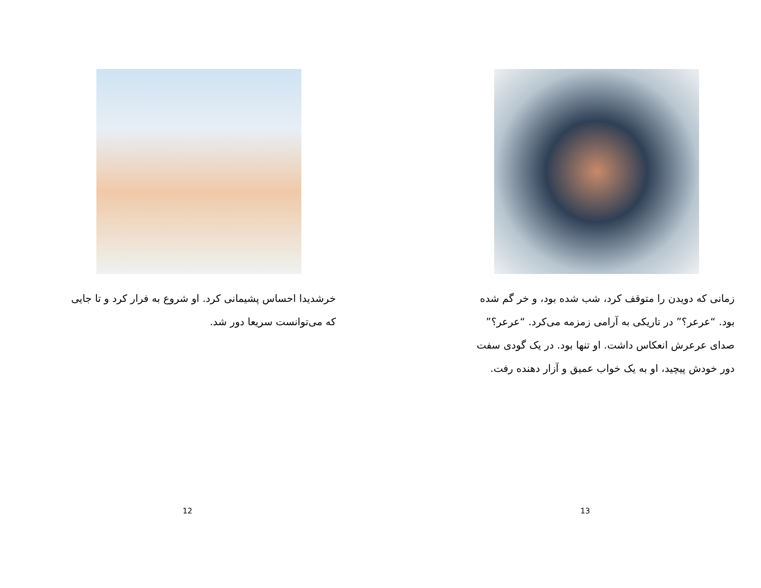خرشدیدا احساس پشیمانی کرد. او شروع به فرار کرد و تا جایی که می‌توانست سریعا دور شد.
12
زمانی که دویدن را متوقف کرد، شب شده بود، و خر گم شده بود. “عرعر؟” در تاریکی به آرامی زمزمه می‌کرد. “عرعر؟” صدای عرعرش انعکاس داشت. او تنها بود. در یک گودی سفت دور خودش پیچید، او به یک خواب عمیق و آزار دهنده رفت.
13